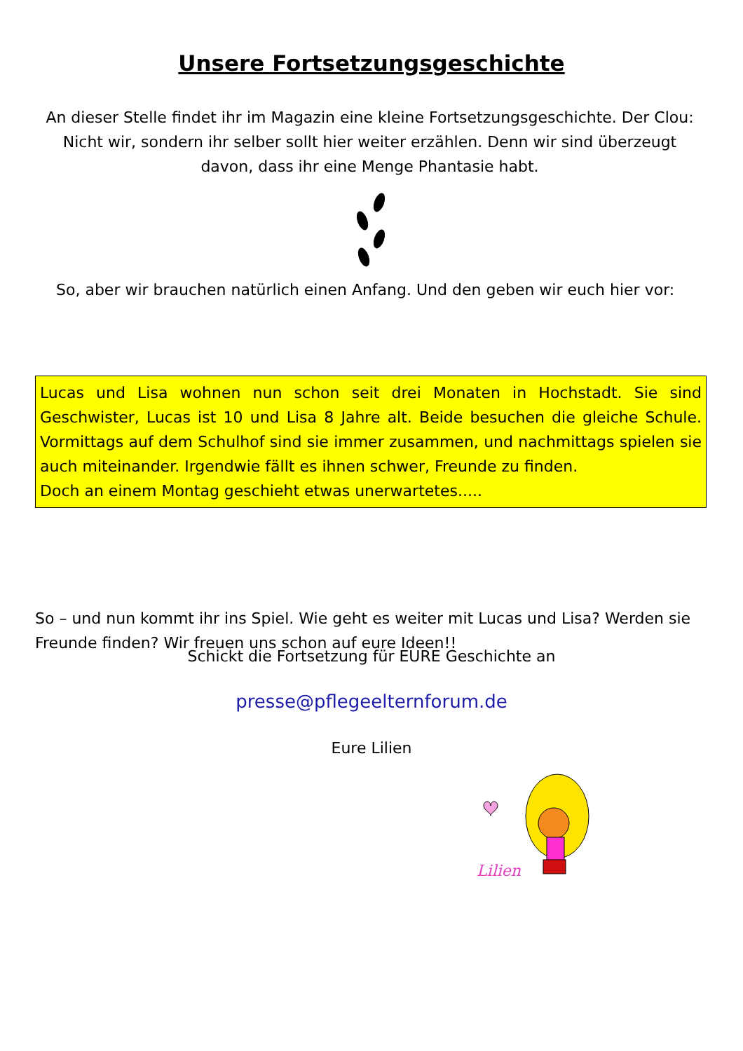Unsere Fortsetzungsgeschichte
An dieser Stelle findet ihr im Magazin eine kleine Fortsetzungsgeschichte. Der Clou: Nicht wir, sondern ihr selber sollt hier weiter erzählen. Denn wir sind überzeugt davon, dass ihr eine Menge Phantasie habt.
So, aber wir brauchen natürlich einen Anfang. Und den geben wir euch hier vor:
Lucas und Lisa wohnen nun schon seit drei Monaten in Hochstadt. Sie sind Geschwister, Lucas ist 10 und Lisa 8 Jahre alt. Beide besuchen die gleiche Schule. Vormittags auf dem Schulhof sind sie immer zusammen, und nachmittags spielen sie auch miteinander. Irgendwie fällt es ihnen schwer, Freunde zu finden.
Doch an einem Montag geschieht etwas unerwartetes.....
So – und nun kommt ihr ins Spiel. Wie geht es weiter mit Lucas und Lisa? Werden sie Freunde finden? Wir freuen uns schon auf eure Ideen!!
Schickt die Fortsetzung für EURE Geschichte an
presse@pflegeelternforum.de
Eure Lilien
Lilien